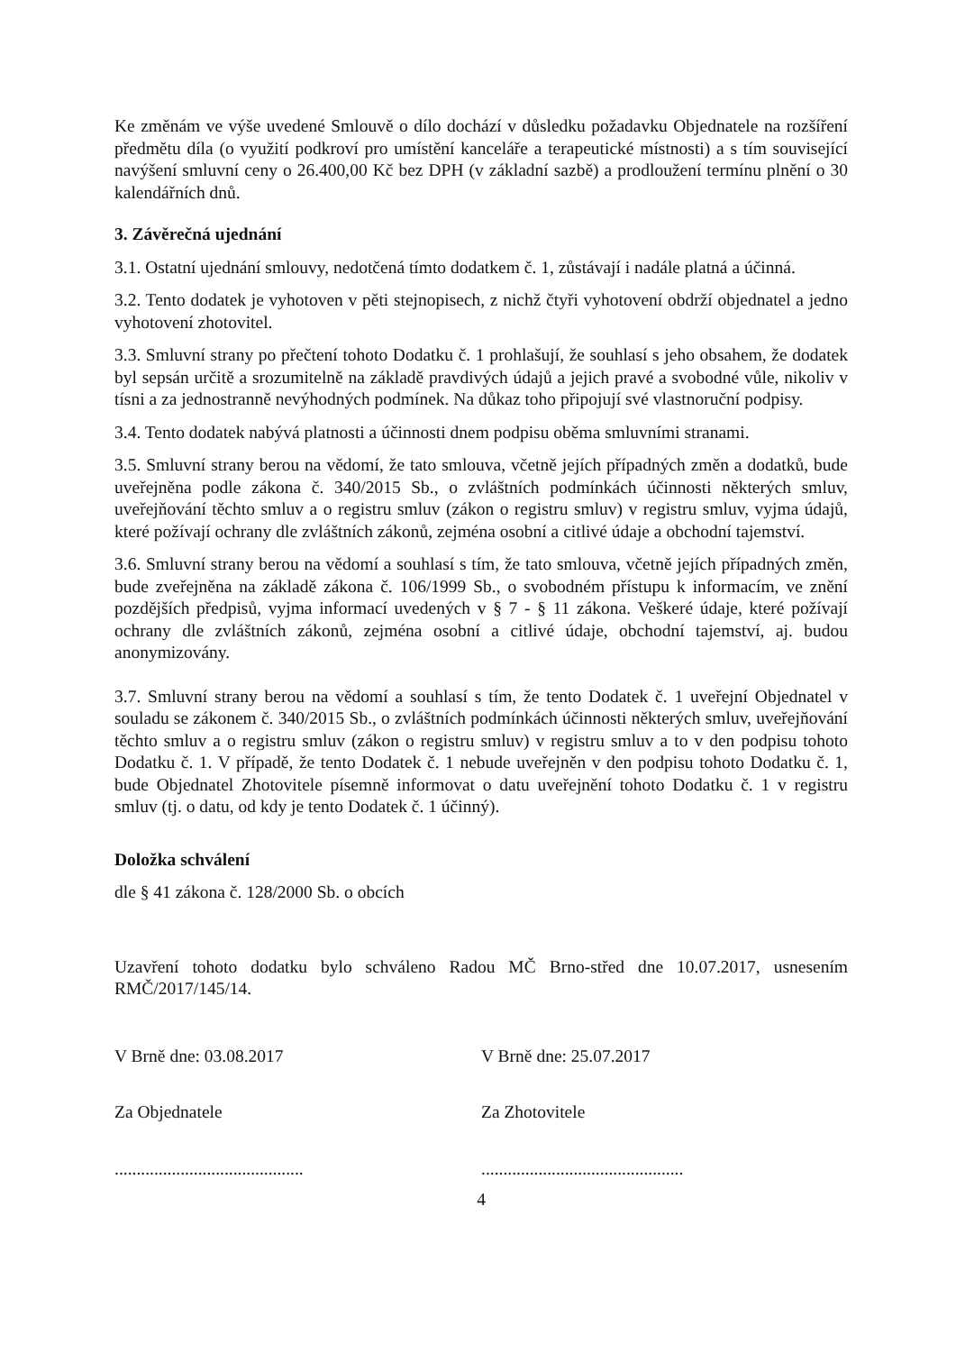Ke změnám ve výše uvedené Smlouvě o dílo dochází v důsledku požadavku Objednatele na rozšíření předmětu díla (o využití podkroví pro umístění kanceláře a terapeutické místnosti) a s tím související navýšení smluvní ceny o 26.400,00 Kč bez DPH (v základní sazbě) a prodloužení termínu plnění o 30 kalendářních dnů.
3. Závěrečná ujednání
3.1. Ostatní ujednání smlouvy, nedotčená tímto dodatkem č. 1, zůstávají i nadále platná a účinná.
3.2. Tento dodatek je vyhotoven v pěti stejnopisech, z nichž čtyři vyhotovení obdrží objednatel a jedno vyhotovení zhotovitel.
3.3. Smluvní strany po přečtení tohoto Dodatku č. 1 prohlašují, že souhlasí s jeho obsahem, že dodatek byl sepsán určitě a srozumitelně na základě pravdivých údajů a jejich pravé a svobodné vůle, nikoliv v tísni a za jednostranně nevýhodných podmínek. Na důkaz toho připojují své vlastnoruční podpisy.
3.4. Tento dodatek nabývá platnosti a účinnosti dnem podpisu oběma smluvními stranami.
3.5. Smluvní strany berou na vědomí, že tato smlouva, včetně jejích případných změn a dodatků, bude uveřejněna podle zákona č. 340/2015 Sb., o zvláštních podmínkách účinnosti některých smluv, uveřejňování těchto smluv a o registru smluv (zákon o registru smluv) v registru smluv, vyjma údajů, které požívají ochrany dle zvláštních zákonů, zejména osobní a citlivé údaje a obchodní tajemství.
3.6. Smluvní strany berou na vědomí a souhlasí s tím, že tato smlouva, včetně jejích případných změn, bude zveřejněna na základě zákona č. 106/1999 Sb., o svobodném přístupu k informacím, ve znění pozdějších předpisů, vyjma informací uvedených v § 7 - § 11 zákona. Veškeré údaje, které požívají ochrany dle zvláštních zákonů, zejména osobní a citlivé údaje, obchodní tajemství, aj. budou anonymizovány.
3.7. Smluvní strany berou na vědomí a souhlasí s tím, že tento Dodatek č. 1 uveřejní Objednatel v souladu se zákonem č. 340/2015 Sb., o zvláštních podmínkách účinnosti některých smluv, uveřejňování těchto smluv a o registru smluv (zákon o registru smluv) v registru smluv a to v den podpisu tohoto Dodatku č. 1. V případě, že tento Dodatek č. 1 nebude uveřejněn v den podpisu tohoto Dodatku č. 1, bude Objednatel Zhotovitele písemně informovat o datu uveřejnění tohoto Dodatku č. 1 v registru smluv (tj. o datu, od kdy je tento Dodatek č. 1 účinný).
Doložka schválení
dle § 41 zákona č. 128/2000 Sb. o obcích
Uzavření tohoto dodatku bylo schváleno Radou MČ Brno-střed dne 10.07.2017, usnesením RMČ/2017/145/14.
V Brně dne: 03.08.2017 V Brně dne: 25.07.2017
Za Objednatele Za Zhotovitele
...........................................
..............................................
4